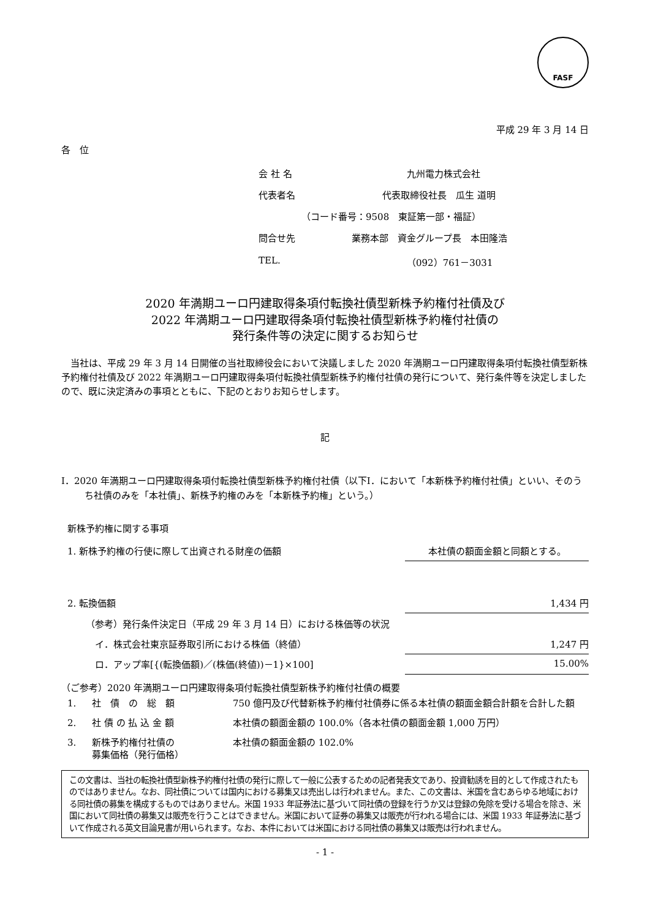FASF
平成 29 年 3 月 14 日
各　位
| 会 社 名 | 九州電力株式会社 |
| 代表者名 | 代表取締役社長 瓜生 道明 |
| （コード番号：9508 東証第一部・福証） | |
| 問合せ先 | 業務本部 資金グループ長 本田隆浩 |
| TEL. | （092）761－3031 |
2020 年満期ユーロ円建取得条項付転換社債型新株予約権付社債及び
2022 年満期ユーロ円建取得条項付転換社債型新株予約権付社債の
発行条件等の決定に関するお知らせ
当社は、平成 29 年 3 月 14 日開催の当社取締役会において決議しました 2020 年満期ユーロ円建取得条項付転換社債型新株予約権付社債及び 2022 年満期ユーロ円建取得条項付転換社債型新株予約権付社債の発行について、発行条件等を決定しましたので、既に決定済みの事項とともに、下記のとおりお知らせします。
記
Ⅰ．2020 年満期ユーロ円建取得条項付転換社債型新株予約権付社債（以下Ⅰ．において「本新株予約権付社債」といい、そのうち社債のみを「本社債」、新株予約権のみを「本新株予約権」という。）
新株予約権に関する事項
| 1. 新株予約権の行使に際して出資される財産の価額 | 本社債の額面金額と同額とする。 |
| 2. 転換価額 | 1,434 円 |
| （参考）発行条件決定日（平成 29 年 3 月 14 日）における株価等の状況 | |
| イ．株式会社東京証券取引所における株価（終値） | 1,247 円 |
| ロ．アップ率[{(転換価額)／(株価(終値))－1}×100] | 15.00% |
（ご参考）2020 年満期ユーロ円建取得条項付転換社債型新株予約権付社債の概要
| 1. | 社 債 の 総 額 | 750 億円及び代替新株予約権付社債券に係る本社債の額面金額合計額を合計した額 |
| 2. | 社 債 の 払 込 金 額 | 本社債の額面金額の 100.0%（各本社債の額面金額 1,000 万円） |
| 3. | 新株予約権付社債の 募集価格（発行価格） | 本社債の額面金額の 102.0% |
この文書は、当社の転換社債型新株予約権付社債の発行に際して一般に公表するための記者発表文であり、投資勧誘を目的として作成されたものではありません。なお、同社債については国内における募集又は売出しは行われません。また、この文書は、米国を含むあらゆる地域における同社債の募集を構成するものではありません。米国 1933 年証券法に基づいて同社債の登録を行うか又は登録の免除を受ける場合を除き、米国において同社債の募集又は販売を行うことはできません。米国において証券の募集又は販売が行われる場合には、米国 1933 年証券法に基づいて作成される英文目論見書が用いられます。なお、本件においては米国における同社債の募集又は販売は行われません。
- 1 -